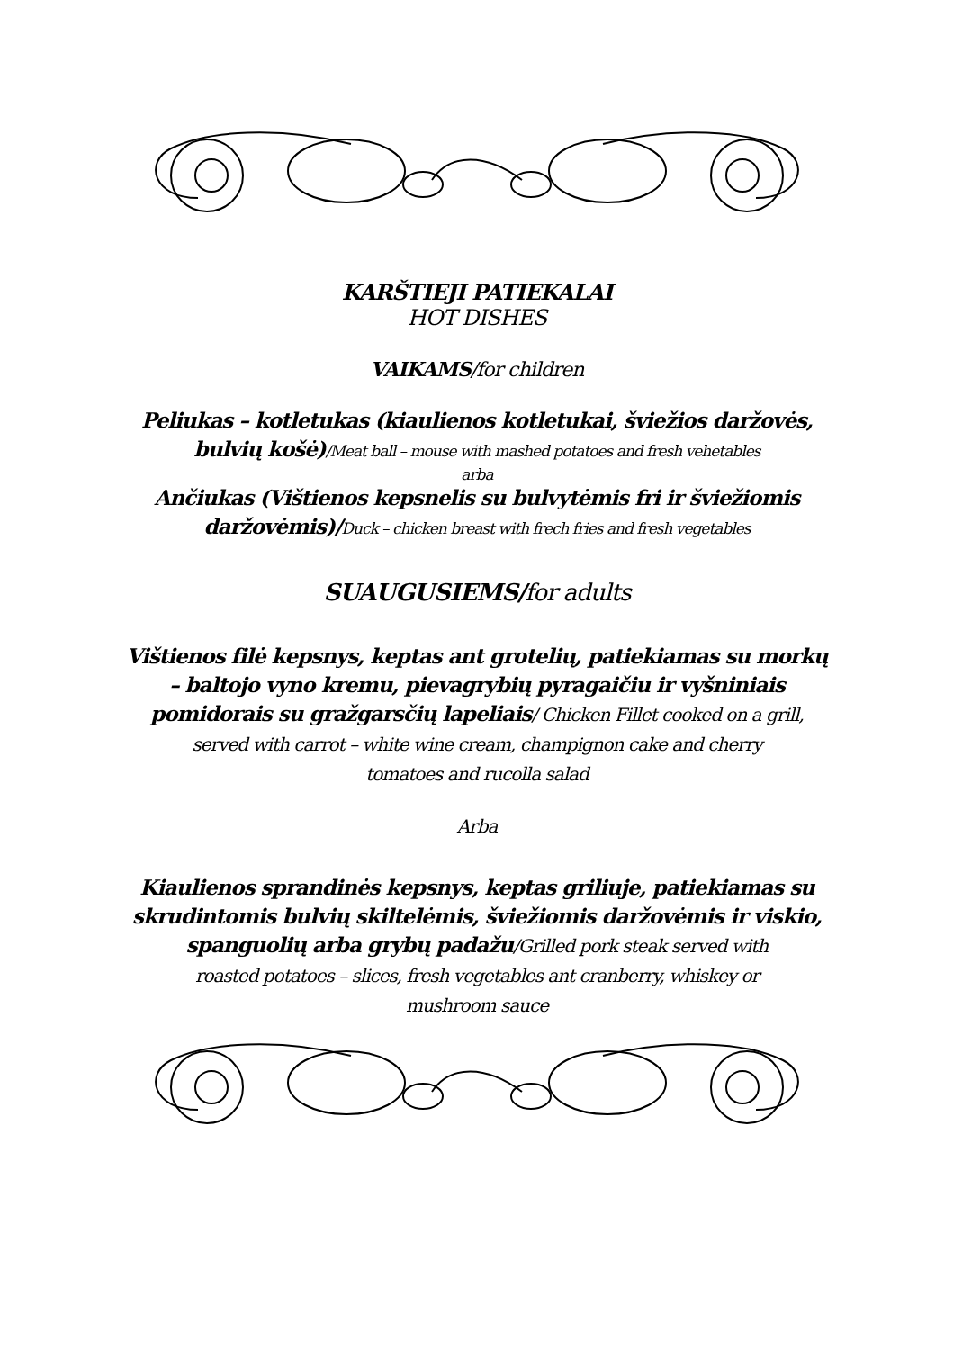KARŠTIEJI PATIEKALAI
HOT DISHES
VAIKAMS/for children
Peliukas – kotletukas (kiaulienos kotletukai, šviežios daržovės,
bulvių košė)/Meat ball – mouse with mashed potatoes and fresh vehetables
arba
Ančiukas (Vištienos kepsnelis su bulvytėmis fri ir šviežiomis
daržovėmis)/Duck – chicken breast with frech fries and fresh vegetables
SUAUGUSIEMS/for adults
Vištienos filė kepsnys, keptas ant grotelių, patiekiamas su morkų
– baltojo vyno kremu, pievagrybių pyragaičiu ir vyšniniais
pomidorais su gražgarsčių lapeliais/ Chicken Fillet cooked on a grill,
served with carrot – white wine cream, champignon cake and cherry
tomatoes and rucolla salad
Arba
Kiaulienos sprandinės kepsnys, keptas griliuje, patiekiamas su
skrudintomis bulvių skiltelėmis, šviežiomis daržovėmis ir viskio,
spanguolių arba grybų padažu/Grilled pork steak served with
roasted potatoes – slices, fresh vegetables ant cranberry, whiskey or
mushroom sauce